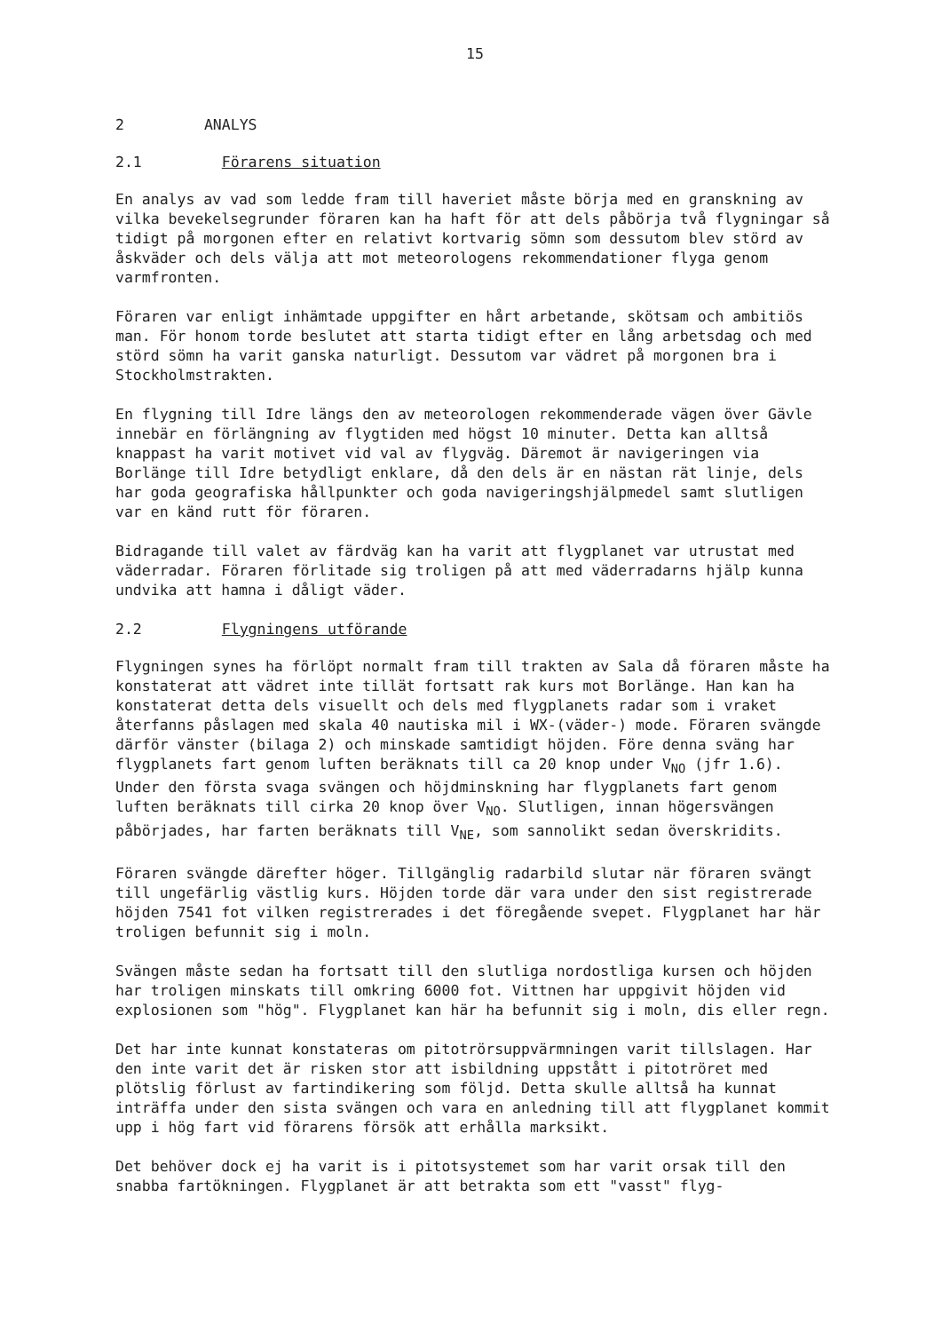15
2 ANALYS
2.1 Förarens situation
En analys av vad som ledde fram till haveriet måste börja med en granskning av vilka bevekelsegrunder föraren kan ha haft för att dels påbörja två flygningar så tidigt på morgonen efter en relativt kortvarig sömn som dessutom blev störd av åskväder och dels välja att mot meteorologens rekommendationer flyga genom varmfronten.
Föraren var enligt inhämtade uppgifter en hårt arbetande, skötsam och ambitiös man. För honom torde beslutet att starta tidigt efter en lång arbetsdag och med störd sömn ha varit ganska naturligt. Dessutom var vädret på morgonen bra i Stockholmstrakten.
En flygning till Idre längs den av meteorologen rekommenderade vägen över Gävle innebär en förlängning av flygtiden med högst 10 minuter. Detta kan alltså knappast ha varit motivet vid val av flygväg. Däremot är navigeringen via Borlänge till Idre betydligt enklare, då den dels är en nästan rät linje, dels har goda geografiska hållpunkter och goda navigeringshjälpmedel samt slutligen var en känd rutt för föraren.
Bidragande till valet av färdväg kan ha varit att flygplanet var utrustat med väderradar. Föraren förlitade sig troligen på att med väderradarns hjälp kunna undvika att hamna i dåligt väder.
2.2 Flygningens utförande
Flygningen synes ha förlöpt normalt fram till trakten av Sala då föraren måste ha konstaterat att vädret inte tillät fortsatt rak kurs mot Borlänge. Han kan ha konstaterat detta dels visuellt och dels med flygplanets radar som i vraket återfanns påslagen med skala 40 nautiska mil i WX-(väder-) mode. Föraren svängde därför vänster (bilaga 2) och minskade samtidigt höjden. Före denna sväng har flygplanets fart genom luften beräknats till ca 20 knop under V<sub>NO</sub> (jfr 1.6). Under den första svaga svängen och höjdminskning har flygplanets fart genom luften beräknats till cirka 20 knop över V<sub>NO</sub>. Slutligen, innan högersvängen påbörjades, har farten beräknats till V<sub>NE</sub>, som sannolikt sedan överskridits.
Föraren svängde därefter höger. Tillgänglig radarbild slutar när föraren svängt till ungefärlig västlig kurs. Höjden torde där vara under den sist registrerade höjden 7541 fot vilken registrerades i det föregående svepet. Flygplanet har här troligen befunnit sig i moln.
Svängen måste sedan ha fortsatt till den slutliga nordostliga kursen och höjden har troligen minskats till omkring 6000 fot. Vittnen har uppgivit höjden vid explosionen som "hög". Flygplanet kan här ha befunnit sig i moln, dis eller regn.
Det har inte kunnat konstateras om pitotrörsuppvärmningen varit tillslagen. Har den inte varit det är risken stor att isbildning uppstått i pitotröret med plötslig förlust av fartindikering som följd. Detta skulle alltså ha kunnat inträffa under den sista svängen och vara en anledning till att flygplanet kommit upp i hög fart vid förarens försök att erhålla marksikt.
Det behöver dock ej ha varit is i pitotsystemet som har varit orsak till den snabba fartökningen. Flygplanet är att betrakta som ett "vasst" flyg-